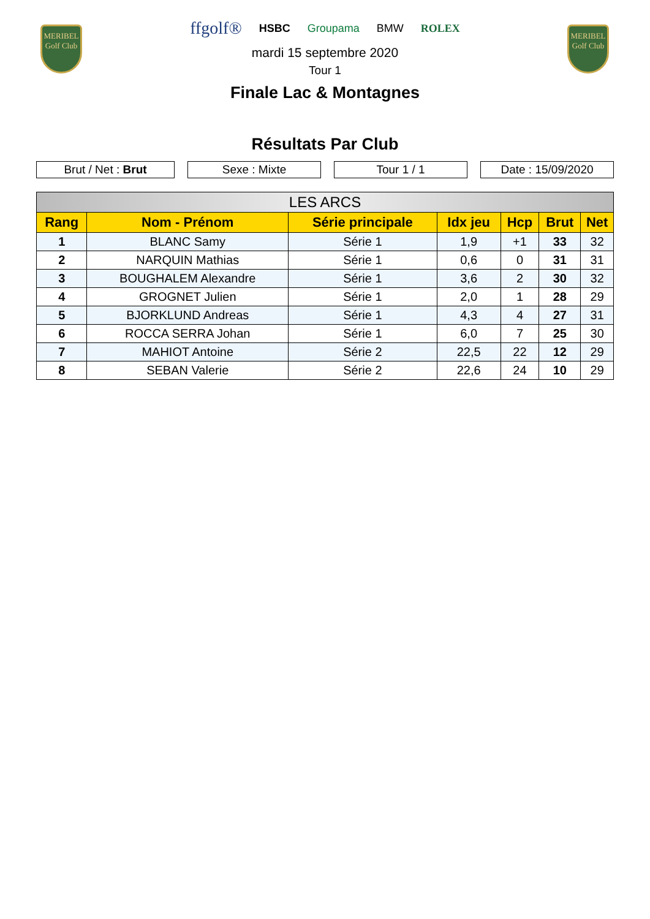MERIBEL
Golf Club
MERIBEL
Golf Club
ffgolf® HSBC Groupama BMW ROLEX
mardi 15 septembre 2020
Tour 1
Finale Lac & Montagnes
Résultats Par Club
Brut / Net : Brut Sexe : Mixte Tour 1 / 1 Date : 15/09/2020
| LES ARCS | | | | | | |
| --- | --- | --- | --- | --- | --- | --- |
| Rang | Nom - Prénom | Série principale | Idx jeu | Hcp | Brut | Net |
| 1 | BLANC Samy | Série 1 | 1,9 | +1 | 33 | 32 |
| 2 | NARQUIN Mathias | Série 1 | 0,6 | 0 | 31 | 31 |
| 3 | BOUGHALEM Alexandre | Série 1 | 3,6 | 2 | 30 | 32 |
| 4 | GROGNET Julien | Série 1 | 2,0 | 1 | 28 | 29 |
| 5 | BJORKLUND Andreas | Série 1 | 4,3 | 4 | 27 | 31 |
| 6 | ROCCA SERRA Johan | Série 1 | 6,0 | 7 | 25 | 30 |
| 7 | MAHIOT Antoine | Série 2 | 22,5 | 22 | 12 | 29 |
| 8 | SEBAN Valerie | Série 2 | 22,6 | 24 | 10 | 29 |